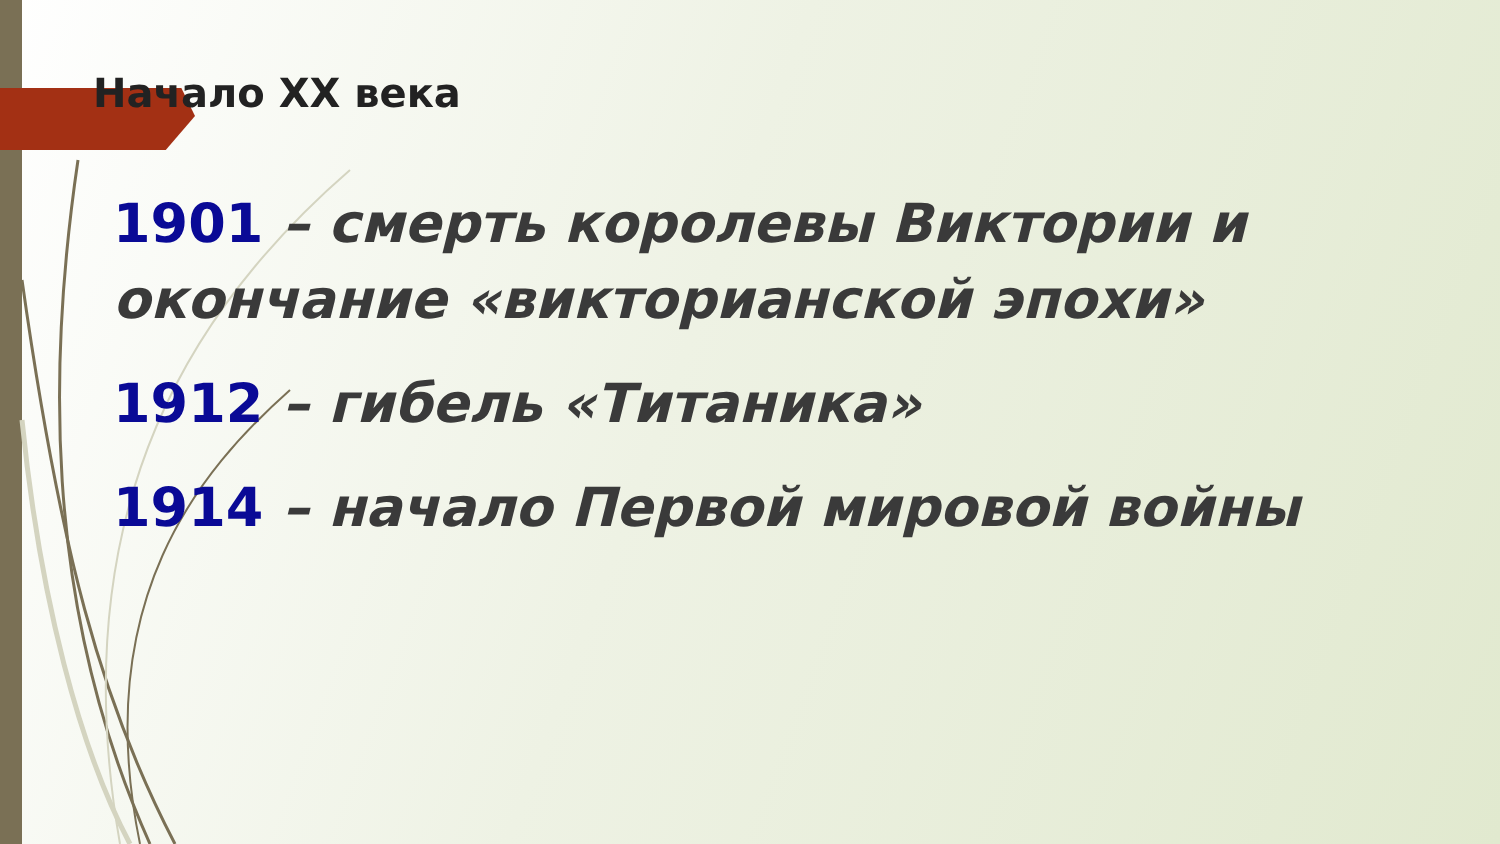Начало XX века
1901 – смерть королевы Виктории и окончание «викторианской эпохи»
1912 – гибель «Титаника»
1914 – начало Первой мировой войны